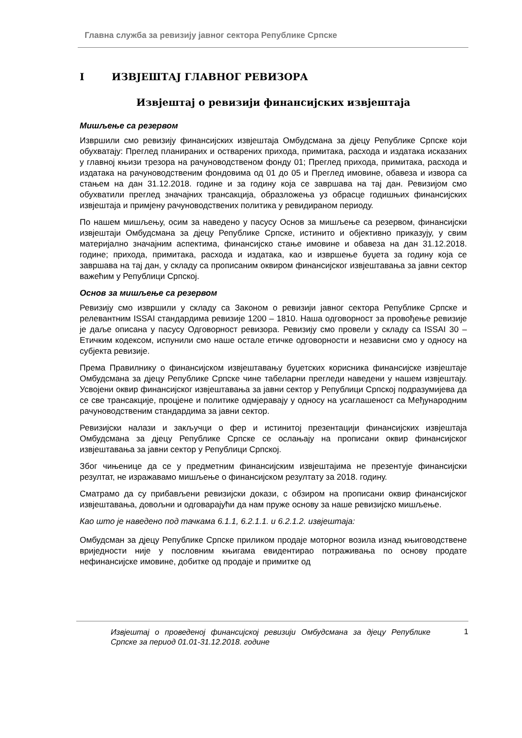Главна служба за ревизију јавног сектора Републике Српске
I ИЗВЈЕШТАЈ ГЛАВНОГ РЕВИЗОРА
Извјештај о ревизији финансијских извјештаја
Мишљење са резервом
Извршили смо ревизију финансијских извјештаја Омбудсмана за дјецу Републике Српске који обухватају: Преглед планираних и остварених прихода, примитака, расхода и издатака исказаних у главној књизи трезора на рачуноводственом фонду 01; Преглед прихода, примитака, расхода и издатака на рачуноводственим фондовима од 01 до 05 и Преглед имовине, обавеза и извора са стањем на дан 31.12.2018. године и за годину која се завршава на тај дан. Ревизијом смо обухватили преглед значајних трансакција, образложења уз обрасце годишњих финансијских извјештаја и примјену рачуноводствених политика у ревидираном периоду.
По нашем мишљењу, осим за наведено у пасусу Основ за мишљење са резервом, финансијски извјештаји Омбудсмана за дјецу Републике Српске, истинито и објективно приказују, у свим материјално значајним аспектима, финансијско стање имовине и обавеза на дан 31.12.2018. године; прихода, примитака, расхода и издатака, као и извршење буџета за годину која се завршава на тај дан, у складу са прописаним оквиром финансијског извјештавања за јавни сектор важећим у Републици Српској.
Основ за мишљење са резервом
Ревизију смо извршили у складу са Законом о ревизији јавног сектора Републике Српске и релевантним ISSAI стандардима ревизије 1200 – 1810. Наша одговорност за провођење ревизије је даље описана у пасусу Одговорност ревизора. Ревизију смо провели у складу са ISSAI 30 – Етичким кодексом, испунили смо наше остале етичке одговорности и независни смо у односу на субјекта ревизије.
Према Правилнику о финансијском извјештавању буџетских корисника финансијске извјештаје Омбудсмана за дјецу Републике Српске чине табеларни прегледи наведени у нашем извјештају. Усвојени оквир финансијског извјештавања за јавни сектор у Републици Српској подразумијева да се све трансакције, процјене и политике одмјеравају у односу на усаглашеност са Међународним рачуноводственим стандардима за јавни сектор.
Ревизијски налази и закључци о фер и истинитој презентацији финансијских извјештаја Омбудсмана за дјецу Републике Српске се ослањају на прописани оквир финансијског извјештавања за јавни сектор у Републици Српској.
Због чињенице да се у предметним финансијским извјештајима не презентује финансијски резултат, не изражавамо мишљење о финансијском резултату за 2018. годину.
Сматрамо да су прибављени ревизијски докази, с обзиром на прописани оквир финансијског извјештавања, довољни и одговарајући да нам пруже основу за наше ревизијско мишљење.
Као што је наведено под тачкама 6.1.1, 6.2.1.1. и 6.2.1.2. извјештаја:
Омбудсман за дјецу Републике Српске приликом продаје моторног возила изнад књиговодствене вриједности није у пословним књигама евидентирао потраживања по основу продате нефинансијске имовине, добитке од продаје и примитке од
Извјештај о проведеној финансијској ревизији Омбудсмана за дјецу Републике Српске за период 01.01-31.12.2018. године
1